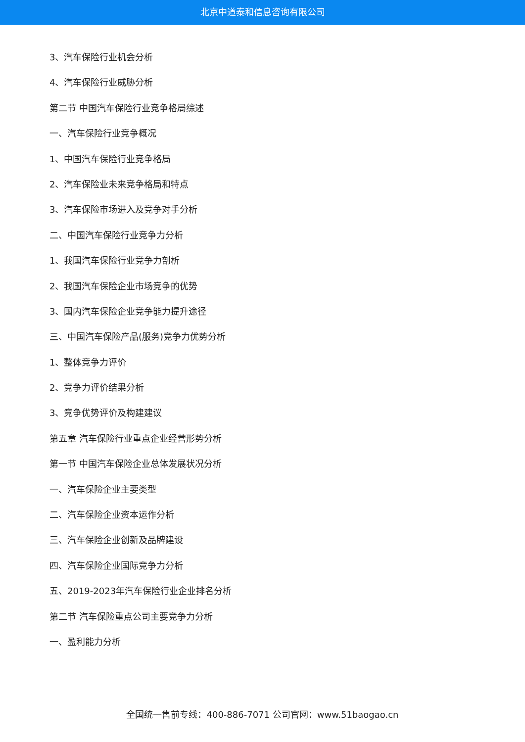北京中道泰和信息咨询有限公司
3、汽车保险行业机会分析
4、汽车保险行业威胁分析
第二节 中国汽车保险行业竞争格局综述
一、汽车保险行业竞争概况
1、中国汽车保险行业竞争格局
2、汽车保险业未来竞争格局和特点
3、汽车保险市场进入及竞争对手分析
二、中国汽车保险行业竞争力分析
1、我国汽车保险行业竞争力剖析
2、我国汽车保险企业市场竞争的优势
3、国内汽车保险企业竞争能力提升途径
三、中国汽车保险产品(服务)竞争力优势分析
1、整体竞争力评价
2、竞争力评价结果分析
3、竞争优势评价及构建建议
第五章 汽车保险行业重点企业经营形势分析
第一节 中国汽车保险企业总体发展状况分析
一、汽车保险企业主要类型
二、汽车保险企业资本运作分析
三、汽车保险企业创新及品牌建设
四、汽车保险企业国际竞争力分析
五、2019-2023年汽车保险行业企业排名分析
第二节 汽车保险重点公司主要竞争力分析
一、盈利能力分析
全国统一售前专线：400-886-7071 公司官网：www.51baogao.cn